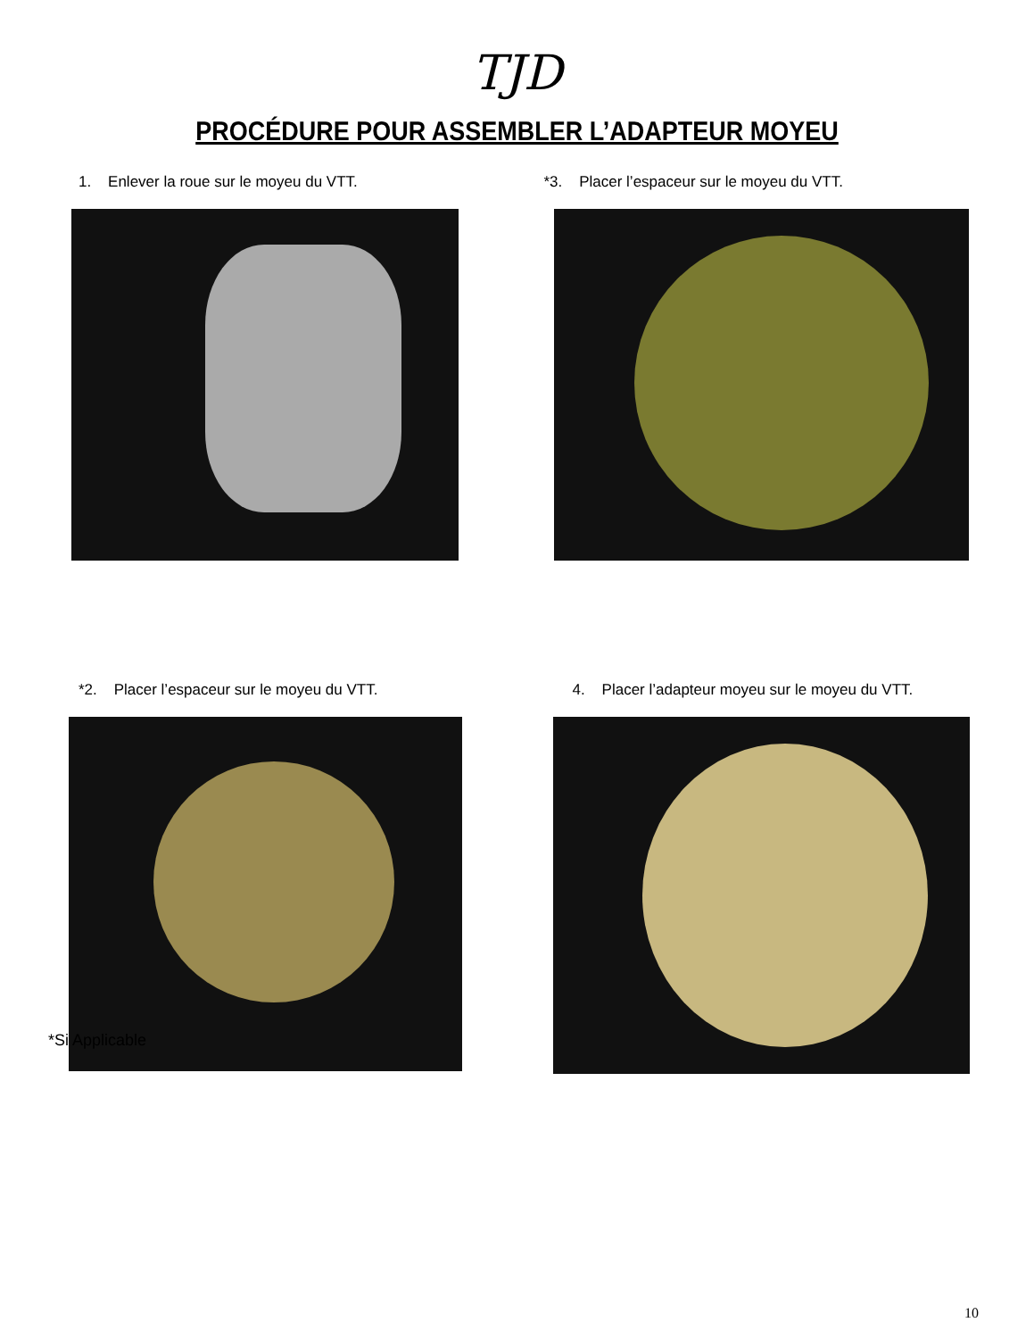TJD
PROCÉDURE POUR ASSEMBLER L’ADAPTEUR MOYEU
1. Enlever la roue sur le moyeu du VTT. *3. Placer l’espaceur sur le moyeu du VTT.
*2. Placer l’espaceur sur le moyeu du VTT. 4. Placer l’adapteur moyeu sur le moyeu du VTT.
*Si Applicable
10